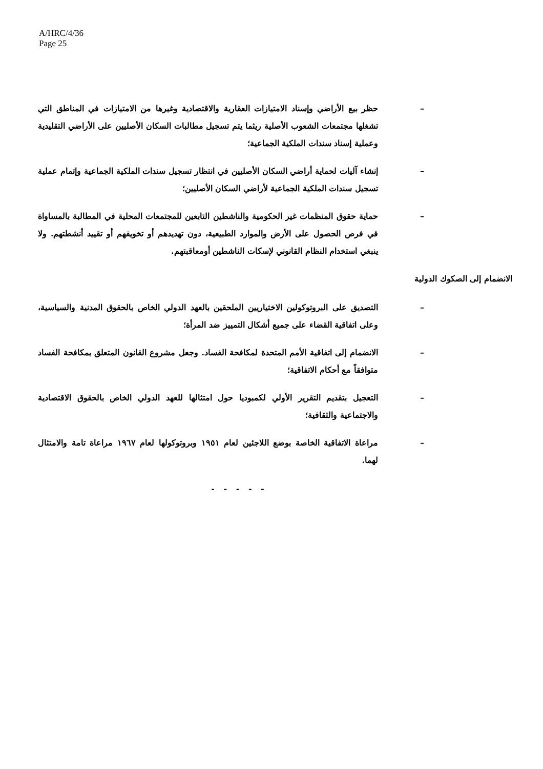A/HRC/4/36
Page 25
– حظر بيع الأراضي وإسناد الامتيازات العقارية والاقتصادية وغيرها من الامتيازات في المناطق التي تشغلها مجتمعات الشعوب الأصلية ريثما يتم تسجيل مطالبات السكان الأصليين على الأراضي التقليدية وعملية إسناد سندات الملكية الجماعية؛
– إنشاء آليات لحماية أراضي السكان الأصليين في انتظار تسجيل سندات الملكية الجماعية وإتمام عملية تسجيل سندات الملكية الجماعية لأراضي السكان الأصليين؛
– حماية حقوق المنظمات غير الحكومية والناشطين التابعين للمجتمعات المحلية في المطالبة بالمساواة في فرص الحصول على الأرض والموارد الطبيعية، دون تهديدهم أو تخويفهم أو تقييد أنشطتهم. ولا ينبغي استخدام النظام القانوني لإسكات الناشطين أومعاقبتهم.
الانضمام إلى الصكوك الدولية
– التصديق على البروتوكولين الاختياريين الملحقين بالعهد الدولي الخاص بالحقوق المدنية والسياسية، وعلى اتفاقية القضاء على جميع أشكال التمييز ضد المرأة؛
– الانضمام إلى اتفاقية الأمم المتحدة لمكافحة الفساد. وجعل مشروع القانون المتعلق بمكافحة الفساد متوافقاً مع أحكام الاتفاقية؛
– التعجيل بتقديم التقرير الأولي لكمبوديا حول امتثالها للعهد الدولي الخاص بالحقوق الاقتصادية والاجتماعية والثقافية؛
– مراعاة الاتفاقية الخاصة بوضع اللاجئين لعام ١٩٥١ وبروتوكولها لعام ١٩٦٧ مراعاة تامة والامتثال لهما.
- - - - -